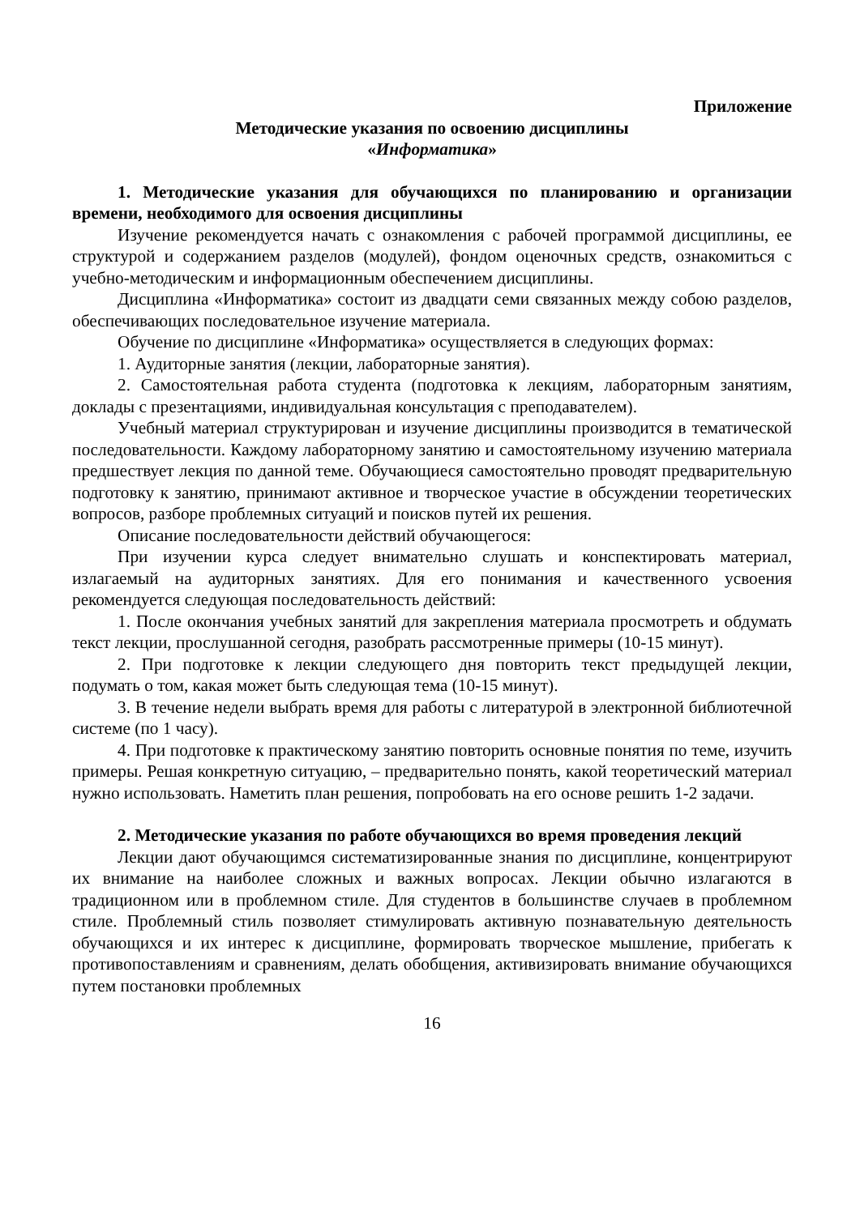Приложение
Методические указания по освоению дисциплины
«Информатика»
1. Методические указания для обучающихся по планированию и организации времени, необходимого для освоения дисциплины
Изучение рекомендуется начать с ознакомления с рабочей программой дисциплины, ее структурой и содержанием разделов (модулей), фондом оценочных средств, ознакомиться с учебно-методическим и информационным обеспечением дисциплины.
Дисциплина «Информатика» состоит из двадцати семи связанных между собою разделов, обеспечивающих последовательное изучение материала.
Обучение по дисциплине «Информатика» осуществляется в следующих формах:
1. Аудиторные занятия (лекции, лабораторные занятия).
2. Самостоятельная работа студента (подготовка к лекциям, лабораторным занятиям, доклады с презентациями, индивидуальная консультация с преподавателем).
Учебный материал структурирован и изучение дисциплины производится в тематической последовательности. Каждому лабораторному занятию и самостоятельному изучению материала предшествует лекция по данной теме. Обучающиеся самостоятельно проводят предварительную подготовку к занятию, принимают активное и творческое участие в обсуждении теоретических вопросов, разборе проблемных ситуаций и поисков путей их решения.
Описание последовательности действий обучающегося:
При изучении курса следует внимательно слушать и конспектировать материал, излагаемый на аудиторных занятиях. Для его понимания и качественного усвоения рекомендуется следующая последовательность действий:
1. После окончания учебных занятий для закрепления материала просмотреть и обдумать текст лекции, прослушанной сегодня, разобрать рассмотренные примеры (10-15 минут).
2. При подготовке к лекции следующего дня повторить текст предыдущей лекции, подумать о том, какая может быть следующая тема (10-15 минут).
3. В течение недели выбрать время для работы с литературой в электронной библиотечной системе (по 1 часу).
4. При подготовке к практическому занятию повторить основные понятия по теме, изучить примеры. Решая конкретную ситуацию, – предварительно понять, какой теоретический материал нужно использовать. Наметить план решения, попробовать на его основе решить 1-2 задачи.
2. Методические указания по работе обучающихся во время проведения лекций
Лекции дают обучающимся систематизированные знания по дисциплине, концентрируют их внимание на наиболее сложных и важных вопросах. Лекции обычно излагаются в традиционном или в проблемном стиле. Для студентов в большинстве случаев в проблемном стиле. Проблемный стиль позволяет стимулировать активную познавательную деятельность обучающихся и их интерес к дисциплине, формировать творческое мышление, прибегать к противопоставлениям и сравнениям, делать обобщения, активизировать внимание обучающихся путем постановки проблемных
16